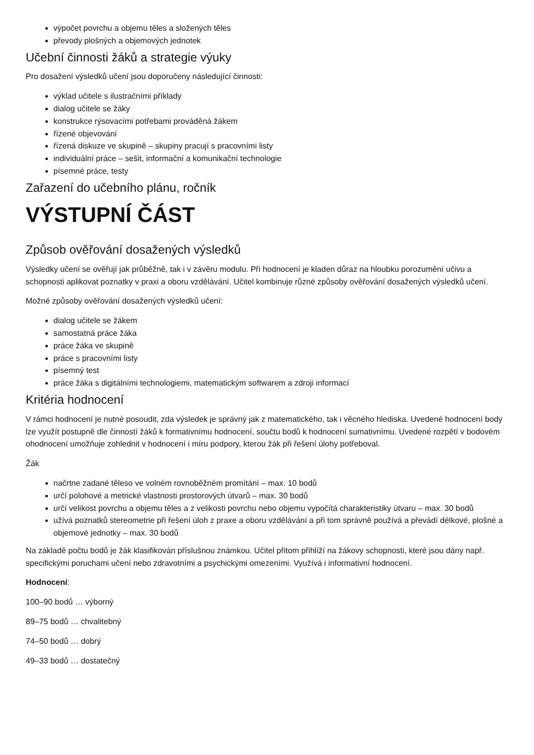výpočet povrchu a objemu těles a složených těles
převody plošných a objemových jednotek
Učební činnosti žáků a strategie výuky
Pro dosažení výsledků učení jsou doporučeny následující činnosti:
výklad učitele s ilustračními příklady
dialog učitele se žáky
konstrukce rýsovacími potřebami prováděná žákem
řízené objevování
řízená diskuze ve skupině – skupiny pracují s pracovními listy
individuální práce – sešit, informační a komunikační technologie
písemné práce, testy
Zařazení do učebního plánu, ročník
VÝSTUPNÍ ČÁST
Způsob ověřování dosažených výsledků
Výsledky učení se ověřují jak průběžně, tak i v závěru modulu. Při hodnocení je kladen důraz na hloubku porozumění učivu a schopnosti aplikovat poznatky v praxi a oboru vzdělávání. Učitel kombinuje různé způsoby ověřování dosažených výsledků učení.
Možné způsoby ověřování dosažených výsledků učení:
dialog učitele se žákem
samostatná práce žáka
práce žáka ve skupině
práce s pracovními listy
písemný test
práce žáka s digitálními technologiemi, matematickým softwarem a zdroji informací
Kritéria hodnocení
V rámci hodnocení je nutné posoudit, zda výsledek je správný jak z matematického, tak i věcného hlediska. Uvedené hodnocení body lze využít postupně dle činností žáků k formativnímu hodnocení, součtu bodů k hodnocení sumativnímu. Uvedené rozpětí v bodovém ohodnocení umožňuje zohlednit v hodnocení i míru podpory, kterou žák při řešení úlohy potřeboval.
Žák
načrtne zadané těleso ve volném rovnoběžném promítání – max. 10 bodů
určí polohové a metrické vlastnosti prostorových útvarů – max. 30 bodů
určí velikost povrchu a objemu těles a z velikosti povrchu nebo objemu vypočítá charakteristiky útvaru – max. 30 bodů
užívá poznatků stereometrie při řešení úloh z praxe a oboru vzdělávání a při tom správně používá a převádí délkové, plošné a objemové jednotky – max. 30 bodů
Na základě počtu bodů je žák klasifikován příslušnou známkou. Učitel přitom přihlíží na žákovy schopnosti, které jsou dány např. specifickými poruchami učení nebo zdravotními a psychickými omezeními. Využívá i informativní hodnocení.
Hodnocení:
100–90 bodů … výborný
89–75 bodů … chvalitebný
74–50 bodů … dobrý
49–33 bodů … dostatečný